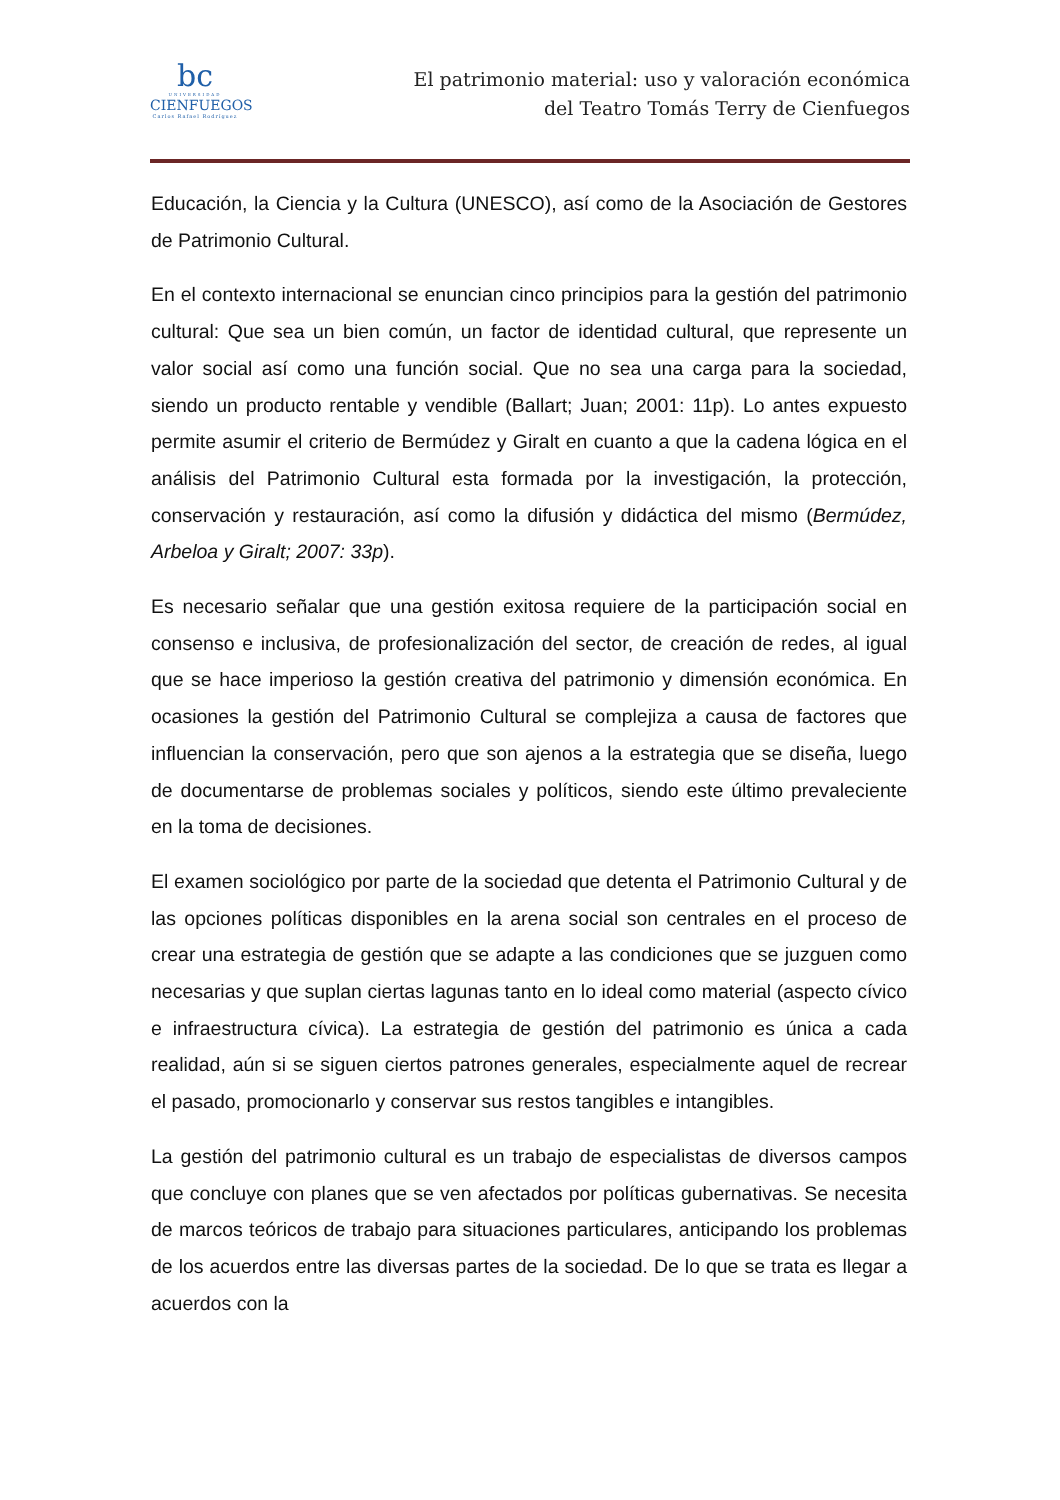bc
UNIVERSIDAD
CIENFUEGOS
Carlos Rafael Rodríguez
El patrimonio material: uso y valoración económica
del Teatro Tomás Terry de Cienfuegos
Educación, la Ciencia y la Cultura (UNESCO), así como de la Asociación de Gestores de Patrimonio Cultural.
En el contexto internacional se enuncian cinco principios para la gestión del patrimonio cultural: Que sea un bien común, un factor de identidad cultural, que represente un valor social así como una función social. Que no sea una carga para la sociedad, siendo un producto rentable y vendible (Ballart; Juan; 2001: 11p). Lo antes expuesto permite asumir el criterio de Bermúdez y Giralt en cuanto a que la cadena lógica en el análisis del Patrimonio Cultural esta formada por la investigación, la protección, conservación y restauración, así como la difusión y didáctica del mismo (Bermúdez, Arbeloa y Giralt; 2007: 33p).
Es necesario señalar que una gestión exitosa requiere de la participación social en consenso e inclusiva, de profesionalización del sector, de creación de redes, al igual que se hace imperioso la gestión creativa del patrimonio y dimensión económica. En ocasiones la gestión del Patrimonio Cultural se complejiza a causa de factores que influencian la conservación, pero que son ajenos a la estrategia que se diseña, luego de documentarse de problemas sociales y políticos, siendo este último prevaleciente en la toma de decisiones.
El examen sociológico por parte de la sociedad que detenta el Patrimonio Cultural y de las opciones políticas disponibles en la arena social son centrales en el proceso de crear una estrategia de gestión que se adapte a las condiciones que se juzguen como necesarias y que suplan ciertas lagunas tanto en lo ideal como material (aspecto cívico e infraestructura cívica). La estrategia de gestión del patrimonio es única a cada realidad, aún si se siguen ciertos patrones generales, especialmente aquel de recrear el pasado, promocionarlo y conservar sus restos tangibles e intangibles.
La gestión del patrimonio cultural es un trabajo de especialistas de diversos campos que concluye con planes que se ven afectados por políticas gubernativas. Se necesita de marcos teóricos de trabajo para situaciones particulares, anticipando los problemas de los acuerdos entre las diversas partes de la sociedad. De lo que se trata es llegar a acuerdos con la